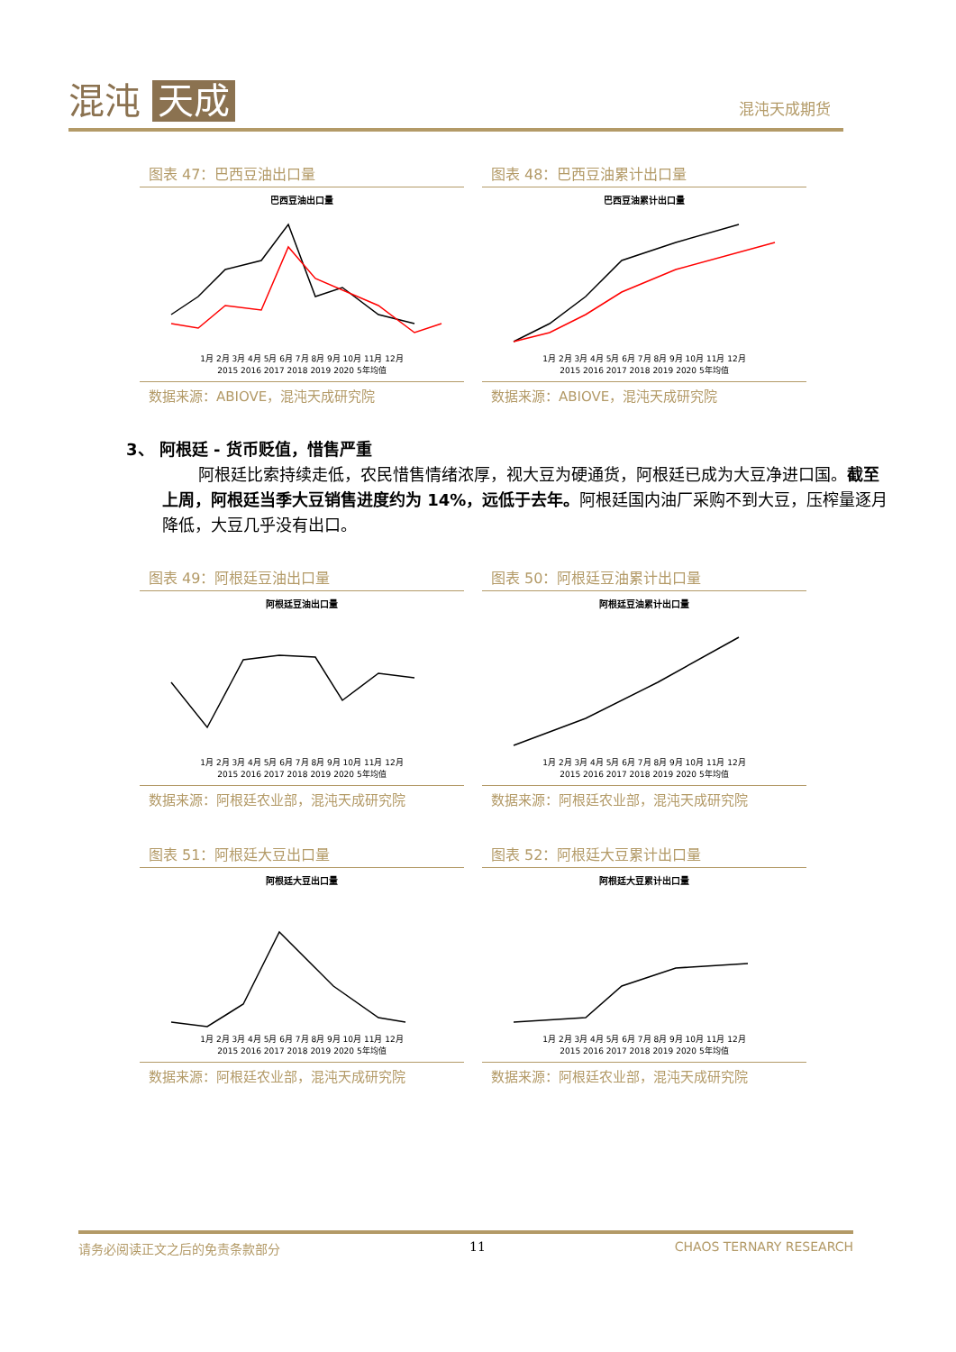混沌 天成
混沌天成期货
图表 47：巴西豆油出口量
巴西豆油出口量
1月 2月 3月 4月 5月 6月 7月 8月 9月 10月 11月 12月
2015 2016 2017 2018 2019 2020 5年均值
数据来源：ABIOVE，混沌天成研究院
图表 48：巴西豆油累计出口量
巴西豆油累计出口量
1月 2月 3月 4月 5月 6月 7月 8月 9月 10月 11月 12月
2015 2016 2017 2018 2019 2020 5年均值
数据来源：ABIOVE，混沌天成研究院
3、 阿根廷 - 货币贬值，惜售严重
阿根廷比索持续走低，农民惜售情绪浓厚，视大豆为硬通货，阿根廷已成为大豆净进口国。截至上周，阿根廷当季大豆销售进度约为 14%，远低于去年。阿根廷国内油厂采购不到大豆，压榨量逐月降低，大豆几乎没有出口。
图表 49：阿根廷豆油出口量
阿根廷豆油出口量
1月 2月 3月 4月 5月 6月 7月 8月 9月 10月 11月 12月
2015 2016 2017 2018 2019 2020 5年均值
数据来源：阿根廷农业部，混沌天成研究院
图表 50：阿根廷豆油累计出口量
阿根廷豆油累计出口量
1月 2月 3月 4月 5月 6月 7月 8月 9月 10月 11月 12月
2015 2016 2017 2018 2019 2020 5年均值
数据来源：阿根廷农业部，混沌天成研究院
图表 51：阿根廷大豆出口量
阿根廷大豆出口量
1月 2月 3月 4月 5月 6月 7月 8月 9月 10月 11月 12月
2015 2016 2017 2018 2019 2020 5年均值
数据来源：阿根廷农业部，混沌天成研究院
图表 52：阿根廷大豆累计出口量
阿根廷大豆累计出口量
1月 2月 3月 4月 5月 6月 7月 8月 9月 10月 11月 12月
2015 2016 2017 2018 2019 2020 5年均值
数据来源：阿根廷农业部，混沌天成研究院
请务必阅读正文之后的免责条款部分 11 CHAOS TERNARY RESEARCH